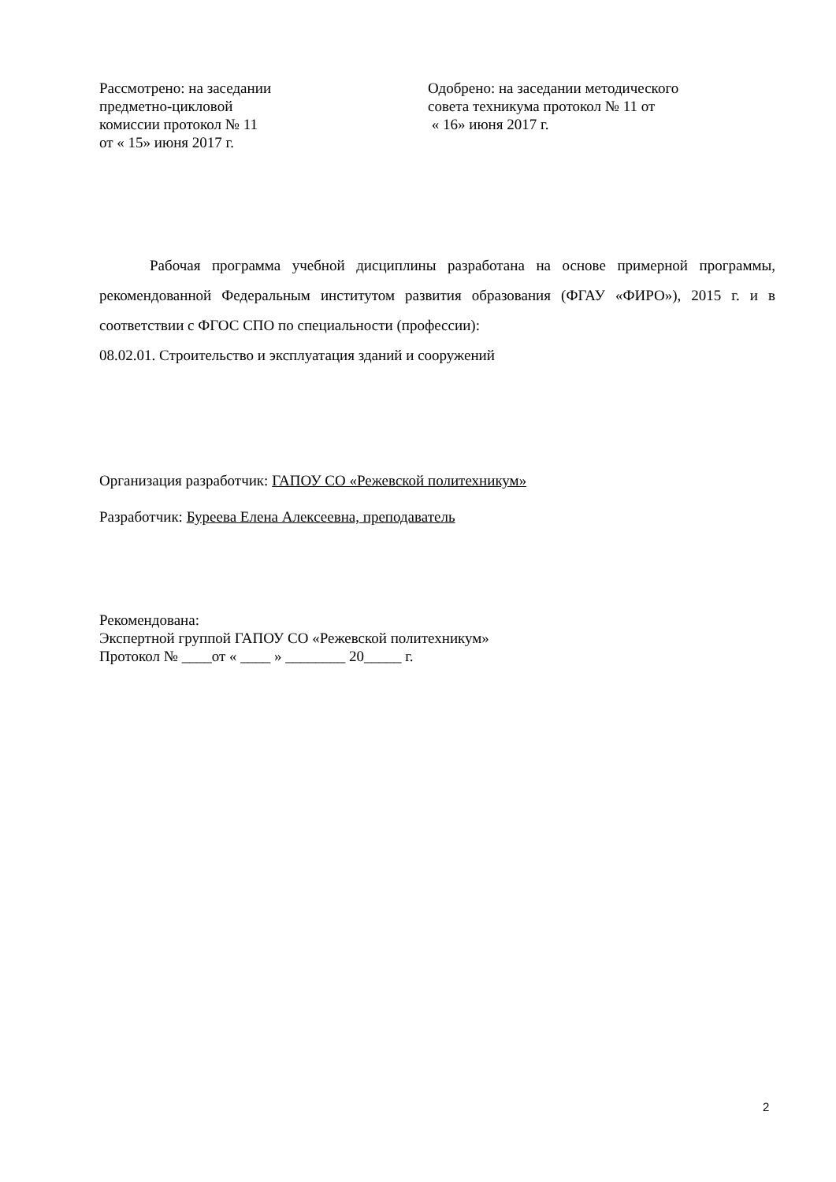Рассмотрено: на заседании
предметно-цикловой
комиссии протокол № 11
от « 15» июня 2017 г.
Одобрено: на заседании методического
совета техникума протокол № 11 от
« 16» июня 2017 г.
Рабочая программа учебной дисциплины разработана на основе примерной программы, рекомендованной Федеральным институтом развития образования (ФГАУ «ФИРО»), 2015 г. и в соответствии с ФГОС СПО по специальности (профессии):
08.02.01. Строительство и эксплуатация зданий и сооружений
Организация разработчик: ГАПОУ СО «Режевской политехникум»
Разработчик: Буреева Елена Алексеевна, преподаватель
Рекомендована:
Экспертной группой ГАПОУ СО «Режевской политехникум»
Протокол № ____от « ____ » ________ 20_____ г.
2